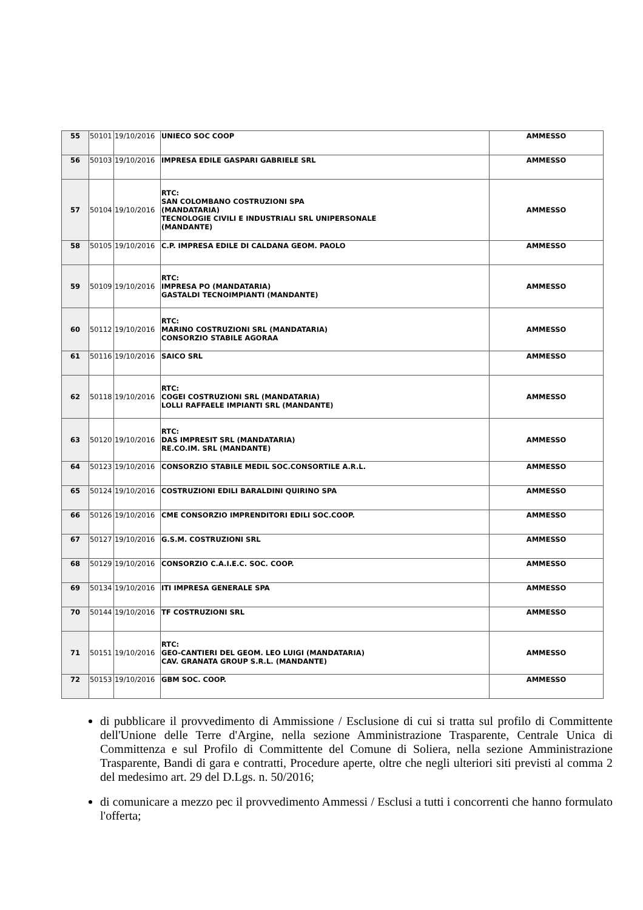| 55 | 50101 | 19/10/2016 | UNIECO SOC COOP | AMMESSO |
| 56 | 50103 | 19/10/2016 | IMPRESA EDILE GASPARI GABRIELE SRL | AMMESSO |
| 57 | 50104 | 19/10/2016 | RTC: SAN COLOMBANO COSTRUZIONI SPA (MANDATARIA) TECNOLOGIE CIVILI E INDUSTRIALI SRL UNIPERSONALE (MANDANTE) | AMMESSO |
| 58 | 50105 | 19/10/2016 | C.P. IMPRESA EDILE DI CALDANA GEOM. PAOLO | AMMESSO |
| 59 | 50109 | 19/10/2016 | RTC: IMPRESA PO (MANDATARIA) GASTALDI TECNOIMPIANTI (MANDANTE) | AMMESSO |
| 60 | 50112 | 19/10/2016 | RTC: MARINO COSTRUZIONI SRL (MANDATARIA) CONSORZIO STABILE AGORAA | AMMESSO |
| 61 | 50116 | 19/10/2016 | SAICO SRL | AMMESSO |
| 62 | 50118 | 19/10/2016 | RTC: COGEI COSTRUZIONI SRL (MANDATARIA) LOLLI RAFFAELE IMPIANTI SRL (MANDANTE) | AMMESSO |
| 63 | 50120 | 19/10/2016 | RTC: DAS IMPRESIT SRL (MANDATARIA) RE.CO.IM. SRL (MANDANTE) | AMMESSO |
| 64 | 50123 | 19/10/2016 | CONSORZIO STABILE MEDIL SOC.CONSORTILE A.R.L. | AMMESSO |
| 65 | 50124 | 19/10/2016 | COSTRUZIONI EDILI BARALDINI QUIRINO SPA | AMMESSO |
| 66 | 50126 | 19/10/2016 | CME CONSORZIO IMPRENDITORI EDILI SOC.COOP. | AMMESSO |
| 67 | 50127 | 19/10/2016 | G.S.M. COSTRUZIONI SRL | AMMESSO |
| 68 | 50129 | 19/10/2016 | CONSORZIO C.A.I.E.C. SOC. COOP. | AMMESSO |
| 69 | 50134 | 19/10/2016 | ITI IMPRESA GENERALE SPA | AMMESSO |
| 70 | 50144 | 19/10/2016 | TF COSTRUZIONI SRL | AMMESSO |
| 71 | 50151 | 19/10/2016 | RTC: GEO-CANTIERI DEL GEOM. LEO LUIGI (MANDATARIA) CAV. GRANATA GROUP S.R.L. (MANDANTE) | AMMESSO |
| 72 | 50153 | 19/10/2016 | GBM SOC. COOP. | AMMESSO |
di pubblicare il provvedimento di Ammissione / Esclusione di cui si tratta sul profilo di Committente dell'Unione delle Terre d'Argine, nella sezione Amministrazione Trasparente, Centrale Unica di Committenza e sul Profilo di Committente del Comune di Soliera, nella sezione Amministrazione Trasparente, Bandi di gara e contratti, Procedure aperte, oltre che negli ulteriori siti previsti al comma 2 del medesimo art. 29 del D.Lgs. n. 50/2016;
di comunicare a mezzo pec il provvedimento Ammessi / Esclusi a tutti i concorrenti che hanno formulato l'offerta;